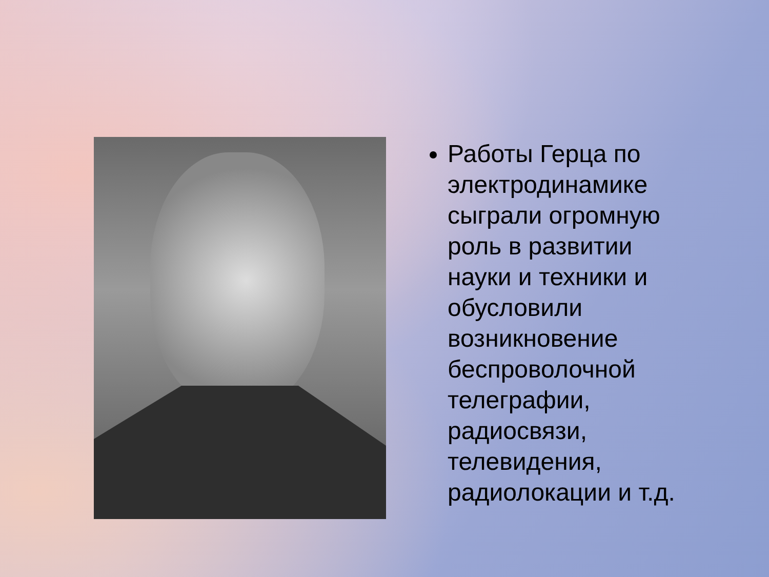Работы Герца по электродинамике сыграли огромную роль в развитии науки и техники и обусловили возникновение беспроволочной телеграфии, радиосвязи, телевидения, радиолокации и т.д.